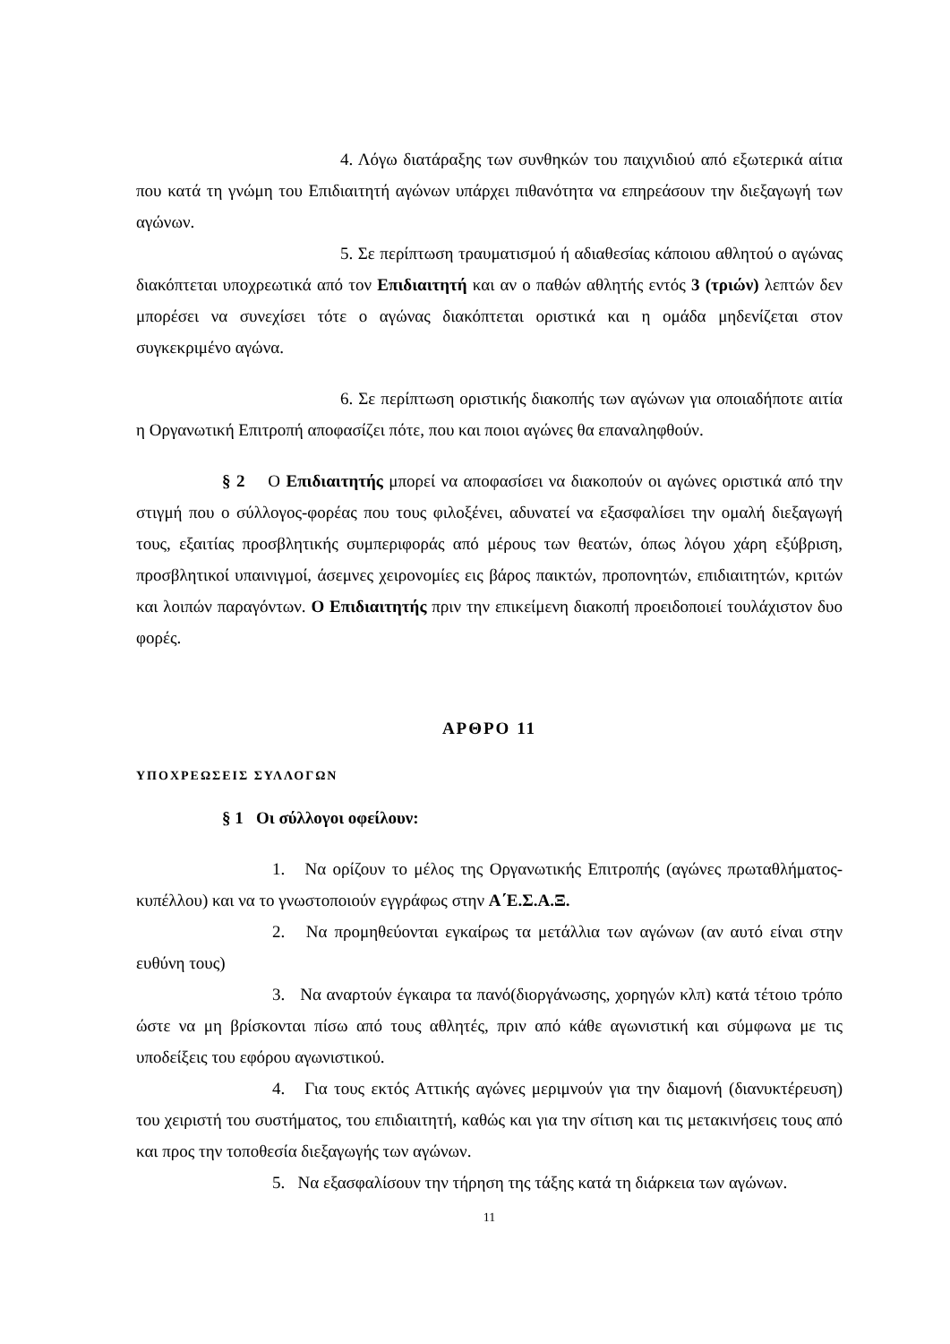4. Λόγω διατάραξης των συνθηκών του παιχνιδιού από εξωτερικά αίτια που κατά τη γνώμη του Επιδιαιτητή αγώνων υπάρχει πιθανότητα να επηρεάσουν την διεξαγωγή των αγώνων.
5. Σε περίπτωση τραυματισμού ή αδιαθεσίας κάποιου αθλητού ο αγώνας διακόπτεται υποχρεωτικά από τον Επιδιαιτητή και αν ο παθών αθλητής εντός 3 (τριών) λεπτών δεν μπορέσει να συνεχίσει τότε ο αγώνας διακόπτεται οριστικά και η ομάδα μηδενίζεται στον συγκεκριμένο αγώνα.
6. Σε περίπτωση οριστικής διακοπής των αγώνων για οποιαδήποτε αιτία η Οργανωτική Επιτροπή αποφασίζει πότε, που και ποιοι αγώνες θα επαναληφθούν.
§ 2 Ο Επιδιαιτητής μπορεί να αποφασίσει να διακοπούν οι αγώνες οριστικά από την στιγμή που ο σύλλογος-φορέας που τους φιλοξένει, αδυνατεί να εξασφαλίσει την ομαλή διεξαγωγή τους, εξαιτίας προσβλητικής συμπεριφοράς από μέρους των θεατών, όπως λόγου χάρη εξύβριση, προσβλητικοί υπαινιγμοί, άσεμνες χειρονομίες εις βάρος παικτών, προπονητών, επιδιαιτητών, κριτών και λοιπών παραγόντων. Ο Επιδιαιτητής πριν την επικείμενη διακοπή προειδοποιεί τουλάχιστον δυο φορές.
ΑΡΘΡΟ 11
ΥΠΟΧΡΕΩΣΕΙΣ ΣΥΛΛΟΓΩΝ
§ 1 Οι σύλλογοι οφείλουν:
1. Να ορίζουν το μέλος της Οργανωτικής Επιτροπής (αγώνες πρωταθλήματος- κυπέλλου) και να το γνωστοποιούν εγγράφως στην Α΄Ε.Σ.Α.Ξ.
2. Να προμηθεύονται εγκαίρως τα μετάλλια των αγώνων (αν αυτό είναι στην ευθύνη τους)
3. Να αναρτούν έγκαιρα τα πανό(διοργάνωσης, χορηγών κλπ) κατά τέτοιο τρόπο ώστε να μη βρίσκονται πίσω από τους αθλητές, πριν από κάθε αγωνιστική και σύμφωνα με τις υποδείξεις του εφόρου αγωνιστικού.
4. Για τους εκτός Αττικής αγώνες μεριμνούν για την διαμονή (διανυκτέρευση) του χειριστή του συστήματος, του επιδιαιτητή, καθώς και για την σίτιση και τις μετακινήσεις τους από και προς την τοποθεσία διεξαγωγής των αγώνων.
5. Να εξασφαλίσουν την τήρηση της τάξης κατά τη διάρκεια των αγώνων.
11